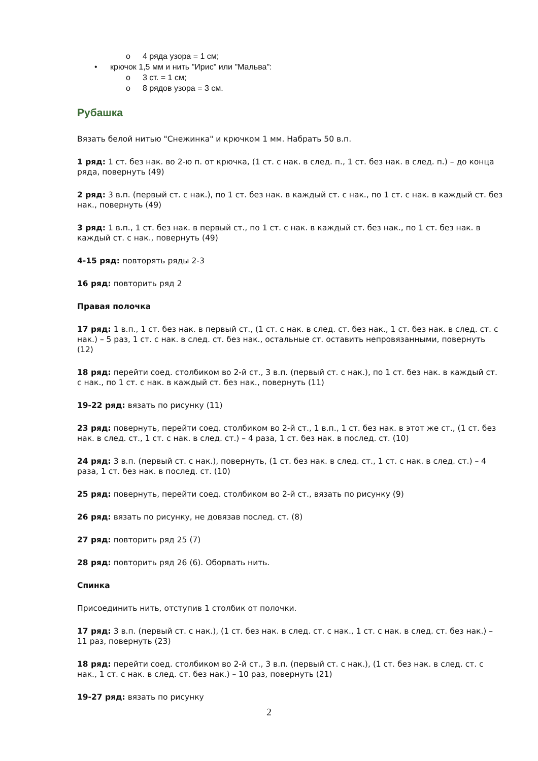o 4 ряда узора = 1 см;
• крючок 1,5 мм и нить "Ирис" или "Мальва":
o 3 ст. = 1 см;
o 8 рядов узора = 3 см.
Рубашка
Вязать белой нитью "Снежинка" и крючком 1 мм. Набрать 50 в.п.
1 ряд: 1 ст. без нак. во 2-ю п. от крючка, (1 ст. с нак. в след. п., 1 ст. без нак. в след. п.) – до конца ряда, повернуть (49)
2 ряд: 3 в.п. (первый ст. с нак.), по 1 ст. без нак. в каждый ст. с нак., по 1 ст. с нак. в каждый ст. без нак., повернуть (49)
3 ряд: 1 в.п., 1 ст. без нак. в первый ст., по 1 ст. с нак. в каждый ст. без нак., по 1 ст. без нак. в каждый ст. с нак., повернуть (49)
4-15 ряд: повторять ряды 2-3
16 ряд: повторить ряд 2
Правая полочка
17 ряд: 1 в.п., 1 ст. без нак. в первый ст., (1 ст. с нак. в след. ст. без нак., 1 ст. без нак. в след. ст. с нак.) – 5 раз, 1 ст. с нак. в след. ст. без нак., остальные ст. оставить непровязанными, повернуть (12)
18 ряд: перейти соед. столбиком во 2-й ст., 3 в.п. (первый ст. с нак.), по 1 ст. без нак. в каждый ст. с нак., по 1 ст. с нак. в каждый ст. без нак., повернуть (11)
19-22 ряд: вязать по рисунку (11)
23 ряд: повернуть, перейти соед. столбиком во 2-й ст., 1 в.п., 1 ст. без нак. в этот же ст., (1 ст. без нак. в след. ст., 1 ст. с нак. в след. ст.) – 4 раза, 1 ст. без нак. в послед. ст. (10)
24 ряд: 3 в.п. (первый ст. с нак.), повернуть, (1 ст. без нак. в след. ст., 1 ст. с нак. в след. ст.) – 4 раза, 1 ст. без нак. в послед. ст. (10)
25 ряд: повернуть, перейти соед. столбиком во 2-й ст., вязать по рисунку (9)
26 ряд: вязать по рисунку, не довязав послед. ст. (8)
27 ряд: повторить ряд 25 (7)
28 ряд: повторить ряд 26 (6). Оборвать нить.
Спинка
Присоединить нить, отступив 1 столбик от полочки.
17 ряд: 3 в.п. (первый ст. с нак.), (1 ст. без нак. в след. ст. с нак., 1 ст. с нак. в след. ст. без нак.) – 11 раз, повернуть (23)
18 ряд: перейти соед. столбиком во 2-й ст., 3 в.п. (первый ст. с нак.), (1 ст. без нак. в след. ст. с нак., 1 ст. с нак. в след. ст. без нак.) – 10 раз, повернуть (21)
19-27 ряд: вязать по рисунку
2